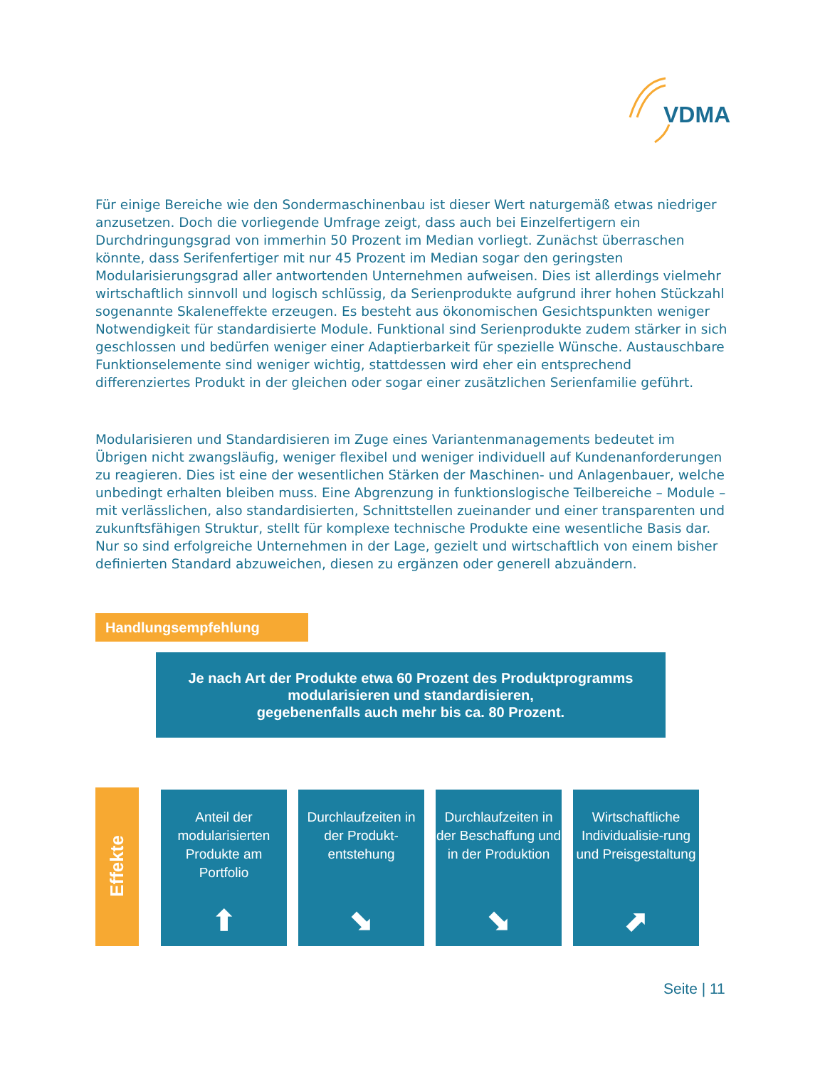VDMA
Für einige Bereiche wie den Sondermaschinenbau ist dieser Wert naturgemäß etwas niedriger anzusetzen. Doch die vorliegende Umfrage zeigt, dass auch bei Einzelfertigern ein Durchdringungsgrad von immerhin 50 Prozent im Median vorliegt. Zunächst überraschen könnte, dass Serifenfertiger mit nur 45 Prozent im Median sogar den geringsten Modularisierungsgrad aller antwortenden Unternehmen aufweisen. Dies ist allerdings vielmehr wirtschaftlich sinnvoll und logisch schlüssig, da Serienprodukte aufgrund ihrer hohen Stückzahl sogenannte Skaleneffekte erzeugen. Es besteht aus ökonomischen Gesichtspunkten weniger Notwendigkeit für standardisierte Module. Funktional sind Serienprodukte zudem stärker in sich geschlossen und bedürfen weniger einer Adaptierbarkeit für spezielle Wünsche. Austauschbare Funktionselemente sind weniger wichtig, stattdessen wird eher ein entsprechend differenziertes Produkt in der gleichen oder sogar einer zusätzlichen Serienfamilie geführt.
Modularisieren und Standardisieren im Zuge eines Variantenmanagements bedeutet im Übrigen nicht zwangsläufig, weniger flexibel und weniger individuell auf Kundenanforderungen zu reagieren. Dies ist eine der wesentlichen Stärken der Maschinen- und Anlagenbauer, welche unbedingt erhalten bleiben muss. Eine Abgrenzung in funktionslogische Teilbereiche – Module – mit verlässlichen, also standardisierten, Schnittstellen zueinander und einer transparenten und zukunftsfähigen Struktur, stellt für komplexe technische Produkte eine wesentliche Basis dar. Nur so sind erfolgreiche Unternehmen in der Lage, gezielt und wirtschaftlich von einem bisher definierten Standard abzuweichen, diesen zu ergänzen oder generell abzuändern.
Handlungsempfehlung
Je nach Art der Produkte etwa 60 Prozent des Produktprogramms
modularisieren und standardisieren,
gegebenenfalls auch mehr bis ca. 80 Prozent.
Effekte
Anteil der modularisierten Produkte am Portfolio
⬆
Durchlaufzeiten in der Produkt-entstehung
⬊
Durchlaufzeiten in der Beschaffung und in der Produktion
⬊
Wirtschaftliche Individualisie-rung und Preisgestaltung
⬈
Seite | 11